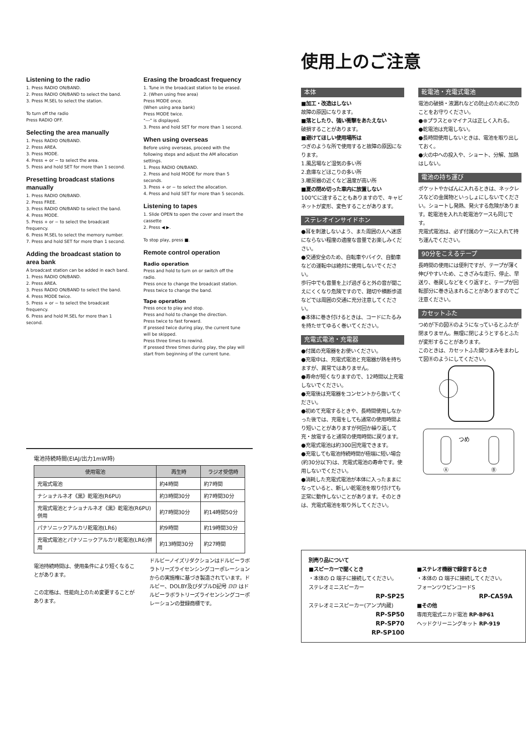Listening to the radio
1. Press RADIO ON/BAND.
2. Press RADIO ON/BAND to select the band.
3. Press M.SEL to select the station.
To turn off the radio
Press RADIO OFF.
Selecting the area manually
1. Press RADIO ON/BAND.
2. Press AREA.
3. Press MODE.
4. Press + or − to select the area.
5. Press and hold SET for more than 1 second.
Presetting broadcast stations manually
1. Press RADIO ON/BAND.
2. Press FREE.
3. Press RADIO ON/BAND to select the band.
4. Press MODE.
5. Press + or − to select the broadcast frequency.
6. Press M.SEL to select the memory number.
7. Press and hold SET for more than 1 second.
Adding the broadcast station to area bank
A broadcast station can be added in each band.
1. Press RADIO ON/BAND.
2. Press AREA.
3. Press RADIO ON/BAND to select the band.
4. Press MODE twice.
5. Press + or − to select the broadcast frequency.
6. Press and hold M.SEL for more than 1 second.
Erasing the broadcast frequency
1. Tune in the broadcast station to be erased.
2. (When using free area)
Press MODE once.
(When using area bank)
Press MODE twice.
"---" is displayed.
3. Press and hold SET for more than 1 second.
When using overseas
Before using overseas, proceed with the following steps and adjust the AM allocation settings.
1. Press RADIO ON/BAND.
2. Press and hold MODE for more than 5 seconds.
3. Press + or − to select the allocation.
4. Press and hold SET for more than 5 seconds.
Listening to tapes
1. Slide OPEN to open the cover and insert the cassette
2. Press ◀ ▶.
To stop play, press ■.
Remote control operation
Radio operation
Press and hold to turn on or switch off the radio.
Press once to change the broadcast station.
Press twice to change the band.
Tape operation
Press once to play and stop.
Press and hold to change the direction.
Press twice to fast forward.
If pressed twice during play, the current tune will be skipped.
Press three times to rewind.
If pressed three times during play, the play will start from beginning of the current tune.
電池持続時間(EIAJ/出力1mW時)
| 使用電池 | 再生時 | ラジオ受信時 |
| --- | --- | --- |
| 充電式電池 | 約4時間 | 約7時間 |
| ナショナルネオ《黒》乾電池(R6PU) | 約3時間30分 | 約7時間30分 |
| 充電式電池とナショナルネオ《黒》乾電池(R6PU)併用 | 約7時間30分 | 約14時間50分 |
| パナソニックアルカリ乾電池(LR6) | 約9時間 | 約19時間30分 |
| 充電式電池とパナソニックアルカリ乾電池(LR6)併用 | 約13時間30分 | 約27時間 |
電池持続時間は、使用条件により短くなることがあります。
この定格は、性能向上のため変更することがあります。
ドルビーノイズリダクションはドルビーラボラトリーズライセンシングコーポレーションからの実施権に基づき製造されています。ドルビー、DOLBY及びダブルD記号 ⅅⅅ はドルビーラボラトリーズライセンシングコーポレーションの登録商標です。
使用上のご注意
本体
■加工・改造はしない
故障の原因になります。
■落としたり、強い衝撃をあたえない
破損することがあります。
■避けてほしい使用場所は
つぎのような所で使用すると故障の原因になります。
1.風呂場など湿気の多い所
2.倉庫などほこりの多い所
3.暖房器の近くなど温度が高い所
■夏の閉め切った車内に放置しない
100℃に達することもありますので、キャビネットが変形、変色することがあります。
ステレオインサイドホン
●耳を刺激しないよう、また周囲の人へ迷惑にならない程度の適度な音量でお楽しみください。
●交通安全のため、自転車やバイク、自動車などの運転中は絶対に使用しないでください。
歩行中でも音量を上げ過ぎると外の音が聞こえにくくなり危険ですので、踏切や横断歩道などでは周囲の交通に充分注意してください。
●本体に巻き付けるときは、コードにたるみを持たせてゆるく巻いてください。
充電式電池・充電器
●付属の充電器をお使いください。
●充電中は、充電式電池と充電器が熱を持ちますが、異常ではありません。
●寿命が短くなりますので、12時間以上充電しないでください。
●充電後は充電器をコンセントから抜いてください。
●初めて充電するときや、長時間使用しなかった後では、充電をしても通常の使用時間より短いことがありますが何回か繰り返して充・放電すると通常の使用時間に戻ります。
●充電式電池は約300回充電できます。
●充電しても電池持続時間が極端に短い場合(約30分以下)は、充電式電池の寿命です。使用しないでください。
●消耗した充電式電池が本体に入ったままになっていると、新しい乾電池を取り付けても正常に動作しないことがあります。そのときは、充電式電池を取り外してください。
乾電池・充電式電池
電池の破損・液漏れなどの防止のために次のことをお守りください。
●⊕プラスと⊖マイナスは正しく入れる。
●乾電池は充電しない。
●長時間使用しないときは、電池を取り出しておく。
●火の中への投入や、ショート、分解、加熱はしない。
電池の持ち運び
ポケットやかばんに入れるときは、ネックレスなどの金属物といっしょにしないでください。ショートし発熱、発火する危険があります。乾電池を入れた乾電池ケースも同じです。
充電式電池は、必ず付属のケースに入れて持ち運んでください。
90分をこえるテープ
長時間の使用には便利ですが、テープが薄く伸びやすいため、こきざみな走行、停止、早送り、巻戻しなどをくり返すと、テープが回転部分に巻き込まれることがありますのでご注意ください。
カセットふた
つめが下の図Ⓐのようになっているとふたが閉まりません。無理に閉じようとするとふたが変形することがあります。
このときは、カセットふた開つまみをまわして図Ⓑのようにしてください。
つめ
Ⓐ
Ⓑ
別売り品について
■スピーカーで聞くとき
・本体の Ω 端子に接続してください。
ステレオミニスピーカー
RP-SP25
ステレオミニスピーカー(アンプ内蔵)
RP-SP50
RP-SP70
RP-SP100
■ステレオ機器で録音するとき
・本体の Ω 端子に接続してください。
フォーンツウピンコードS
RP-CA59A
■その他
専用充電式ニカド電池 RP-BP61
ヘッドクリーニングキット RP-919